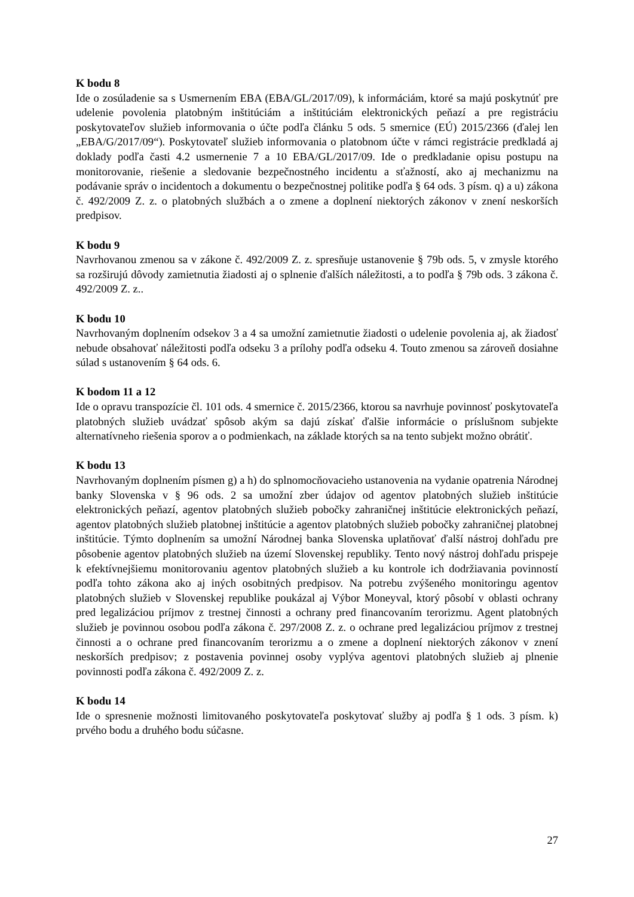K bodu 8
Ide o zosúladenie sa s Usmernením EBA (EBA/GL/2017/09), k informáciám, ktoré sa majú poskytnúť pre udelenie povolenia platobným inštitúciám a inštitúciám elektronických peňazí a pre registráciu poskytovateľov služieb informovania o účte podľa článku 5 ods. 5 smernice (EÚ) 2015/2366 (ďalej len „EBA/G/2017/09“). Poskytovateľ služieb informovania o platobnom účte v rámci registrácie predkladá aj doklady podľa časti 4.2 usmernenie 7 a 10 EBA/GL/2017/09. Ide o predkladanie opisu postupu na monitorovanie, riešenie a sledovanie bezpečnostného incidentu a sťažností, ako aj mechanizmu na podávanie správ o incidentoch a dokumentu o bezpečnostnej politike podľa § 64 ods. 3 písm. q) a u) zákona č. 492/2009 Z. z. o platobných službách a o zmene a doplnení niektorých zákonov v znení neskorších predpisov.
K bodu 9
Navrhovanou zmenou sa v zákone č. 492/2009 Z. z. spresňuje ustanovenie § 79b ods. 5, v zmysle ktorého sa rozširujú dôvody zamietnutia žiadosti aj o splnenie ďalších náležitosti, a to podľa § 79b ods. 3 zákona č. 492/2009 Z. z..
K bodu 10
Navrhovaným doplnením odsekov 3 a 4 sa umožní zamietnutie žiadosti o udelenie povolenia aj, ak žiadosť nebude obsahovať náležitosti podľa odseku 3 a prílohy podľa odseku 4. Touto zmenou sa zároveň dosiahne súlad s ustanovením § 64 ods. 6.
K bodom 11 a 12
Ide o opravu transpozície čl. 101 ods. 4 smernice č. 2015/2366, ktorou sa navrhuje povinnosť poskytovateľa platobných služieb uvádzať spôsob akým sa dajú získať ďalšie informácie o príslušnom subjekte alternatívneho riešenia sporov a o podmienkach, na základe ktorých sa na tento subjekt možno obrátiť.
K bodu 13
Navrhovaným doplnením písmen g) a h) do splnomocňovacieho ustanovenia na vydanie opatrenia Národnej banky Slovenska v § 96 ods. 2 sa umožní zber údajov od agentov platobných služieb inštitúcie elektronických peňazí, agentov platobných služieb pobočky zahraničnej inštitúcie elektronických peňazí, agentov platobných služieb platobnej inštitúcie a agentov platobných služieb pobočky zahraničnej platobnej inštitúcie. Týmto doplnením sa umožní Národnej banka Slovenska uplatňovať ďalší nástroj dohľadu pre pôsobenie agentov platobných služieb na území Slovenskej republiky. Tento nový nástroj dohľadu prispeje k efektívnejšiemu monitorovaniu agentov platobných služieb a ku kontrole ich dodržiavania povinností podľa tohto zákona ako aj iných osobitných predpisov. Na potrebu zvýšeného monitoringu agentov platobných služieb v Slovenskej republike poukázal aj Výbor Moneyval, ktorý pôsobí v oblasti ochrany pred legalizáciou príjmov z trestnej činnosti a ochrany pred financovaním terorizmu. Agent platobných služieb je povinnou osobou podľa zákona č. 297/2008 Z. z. o ochrane pred legalizáciou príjmov z trestnej činnosti a o ochrane pred financovaním terorizmu a o zmene a doplnení niektorých zákonov v znení neskorších predpisov; z postavenia povinnej osoby vyplýva agentovi platobných služieb aj plnenie povinnosti podľa zákona č. 492/2009 Z. z.
K bodu 14
Ide o spresnenie možnosti limitovaného poskytovateľa poskytovať služby aj podľa § 1 ods. 3 písm. k) prvého bodu a druhého bodu súčasne.
27